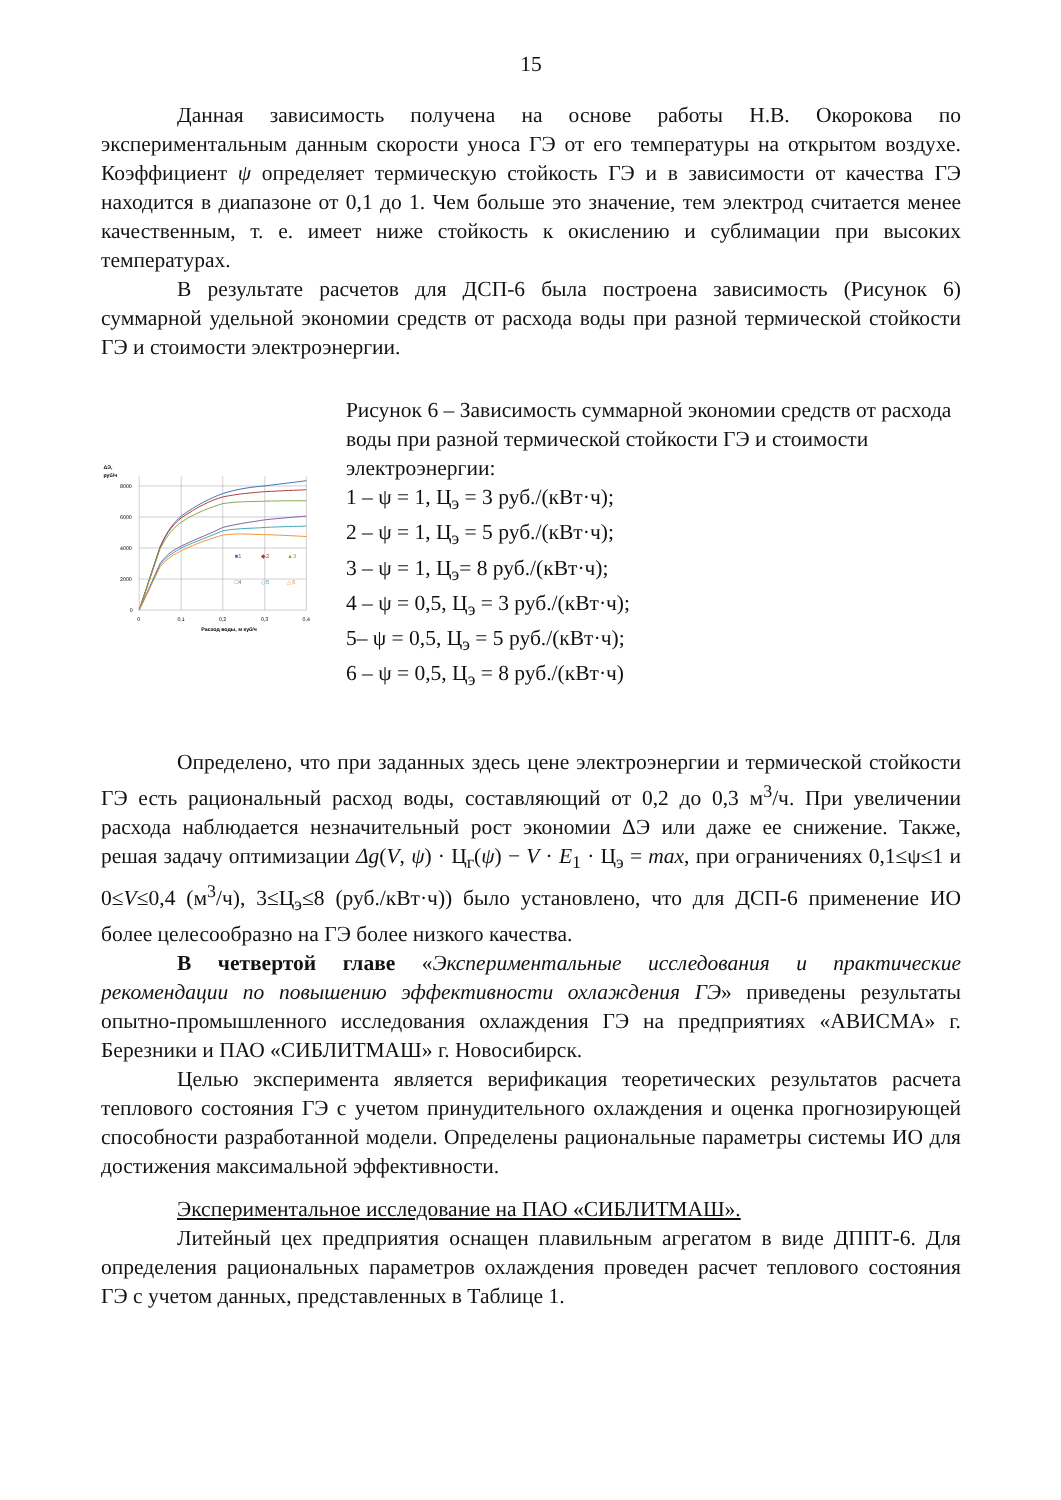15
Данная зависимость получена на основе работы Н.В. Окорокова по экспериментальным данным скорости уноса ГЭ от его температуры на открытом воздухе. Коэффициент ψ определяет термическую стойкость ГЭ и в зависимости от качества ГЭ находится в диапазоне от 0,1 до 1. Чем больше это значение, тем электрод считается менее качественным, т. е. имеет ниже стойкость к окислению и сублимации при высоких температурах.
В результате расчетов для ДСП-6 была построена зависимость (Рисунок 6) суммарной удельной экономии средств от расхода воды при разной термической стойкости ГЭ и стоимости электроэнергии.
ΔЭ,
руб/ч
8000
6000
4000
2000
0
0
0,1
0,2
0,3
0,4
Расход воды, м куб/ч
■1
◆2
▲3
□4
◇5
△6
Рисунок 6 – Зависимость суммарной экономии средств от расхода воды при разной термической стойкости ГЭ и стоимости электроэнергии:
1 – ψ = 1, Ц<sub>э</sub> = 3 руб./(кВт·ч);
2 – ψ = 1, Ц<sub>э</sub> = 5 руб./(кВт·ч);
3 – ψ = 1, Ц<sub>э</sub>= 8 руб./(кВт·ч);
4 – ψ = 0,5, Ц<sub>э</sub> = 3 руб./(кВт·ч);
5– ψ = 0,5, Ц<sub>э</sub> = 5 руб./(кВт·ч);
6 – ψ = 0,5, Ц<sub>э</sub> = 8 руб./(кВт·ч)
Определено, что при заданных здесь цене электроэнергии и термической стойкости ГЭ есть рациональный расход воды, составляющий от 0,2 до 0,3 м<sup>3</sup>/ч. При увеличении расхода наблюдается незначительный рост экономии ΔЭ или даже ее снижение. Также, решая задачу оптимизации Δg(V, ψ) · Ц<sub>г</sub>(ψ) − V · E<sub>1</sub> · Ц<sub>э</sub> = max, при ограничениях 0,1≤ψ≤1 и 0≤V≤0,4 (м<sup>3</sup>/ч), 3≤Ц<sub>э</sub>≤8 (руб./кВт·ч)) было установлено, что для ДСП-6 применение ИО более целесообразно на ГЭ более низкого качества.
В четвертой главе «Экспериментальные исследования и практические рекомендации по повышению эффективности охлаждения ГЭ» приведены результаты опытно-промышленного исследования охлаждения ГЭ на предприятиях «АВИСМА» г. Березники и ПАО «СИБЛИТМАШ» г. Новосибирск.
Целью эксперимента является верификация теоретических результатов расчета теплового состояния ГЭ с учетом принудительного охлаждения и оценка прогнозирующей способности разработанной модели. Определены рациональные параметры системы ИО для достижения максимальной эффективности.
Экспериментальное исследование на ПАО «СИБЛИТМАШ».
Литейный цех предприятия оснащен плавильным агрегатом в виде ДППТ-6. Для определения рациональных параметров охлаждения проведен расчет теплового состояния ГЭ с учетом данных, представленных в Таблице 1.